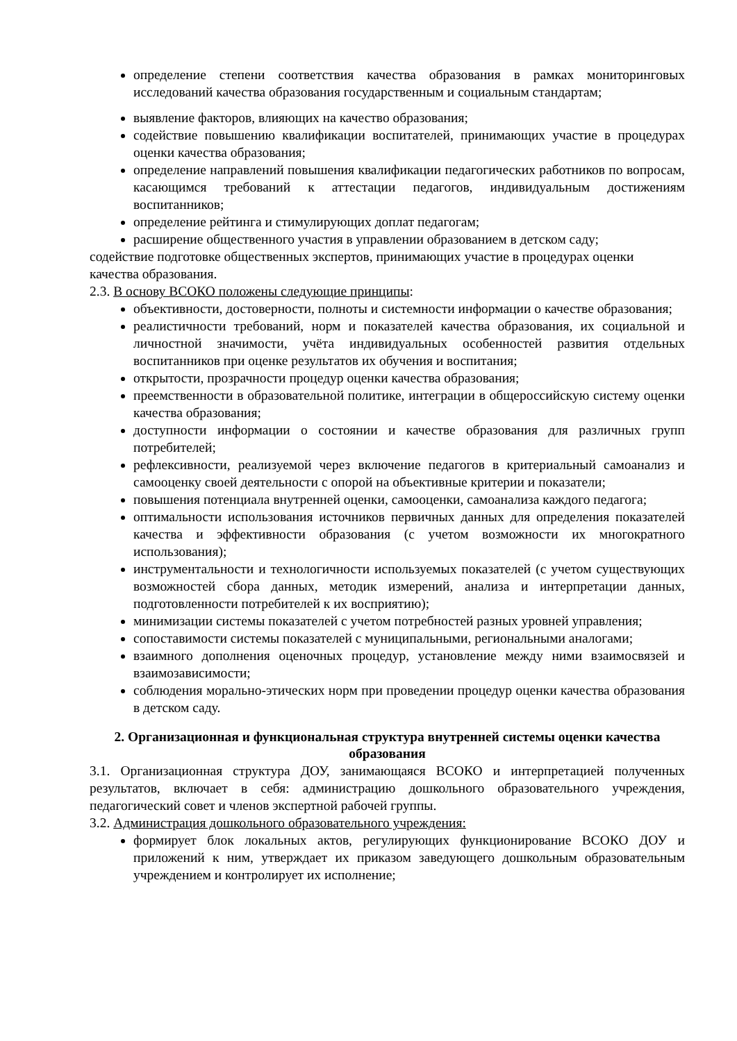определение степени соответствия качества образования в рамках мониторинговых исследований качества образования государственным и социальным стандартам;
выявление факторов, влияющих на качество образования;
содействие повышению квалификации воспитателей, принимающих участие в процедурах оценки качества образования;
определение направлений повышения квалификации педагогических работников по вопросам, касающимся требований к аттестации педагогов, индивидуальным достижениям воспитанников;
определение рейтинга и стимулирующих доплат педагогам;
расширение общественного участия в управлении образованием в детском саду;
содействие подготовке общественных экспертов, принимающих участие в процедурах оценки качества образования.
2.3. В основу ВСОКО положены следующие принципы:
объективности, достоверности, полноты и системности информации о качестве образования;
реалистичности требований, норм и показателей качества образования, их социальной и личностной значимости, учёта индивидуальных особенностей развития отдельных воспитанников при оценке результатов их обучения и воспитания;
открытости, прозрачности процедур оценки качества образования;
преемственности в образовательной политике, интеграции в общероссийскую систему оценки качества образования;
доступности информации о состоянии и качестве образования для различных групп потребителей;
рефлексивности, реализуемой через включение педагогов в критериальный самоанализ и самооценку своей деятельности с опорой на объективные критерии и показатели;
повышения потенциала внутренней оценки, самооценки, самоанализа каждого педагога;
оптимальности использования источников первичных данных для определения показателей качества и эффективности образования (с учетом возможности их многократного использования);
инструментальности и технологичности используемых показателей (с учетом существующих возможностей сбора данных, методик измерений, анализа и интерпретации данных, подготовленности потребителей к их восприятию);
минимизации системы показателей с учетом потребностей разных уровней управления;
сопоставимости системы показателей с муниципальными, региональными аналогами;
взаимного дополнения оценочных процедур, установление между ними взаимосвязей и взаимозависимости;
соблюдения морально-этических норм при проведении процедур оценки качества образования в детском саду.
2. Организационная и функциональная структура внутренней системы оценки качества образования
3.1. Организационная структура ДОУ, занимающаяся ВСОКО и интерпретацией полученных результатов, включает в себя: администрацию дошкольного образовательного учреждения, педагогический совет и членов экспертной рабочей группы.
3.2. Администрация дошкольного образовательного учреждения:
формирует блок локальных актов, регулирующих функционирование ВСОКО ДОУ и приложений к ним, утверждает их приказом заведующего дошкольным образовательным учреждением и контролирует их исполнение;